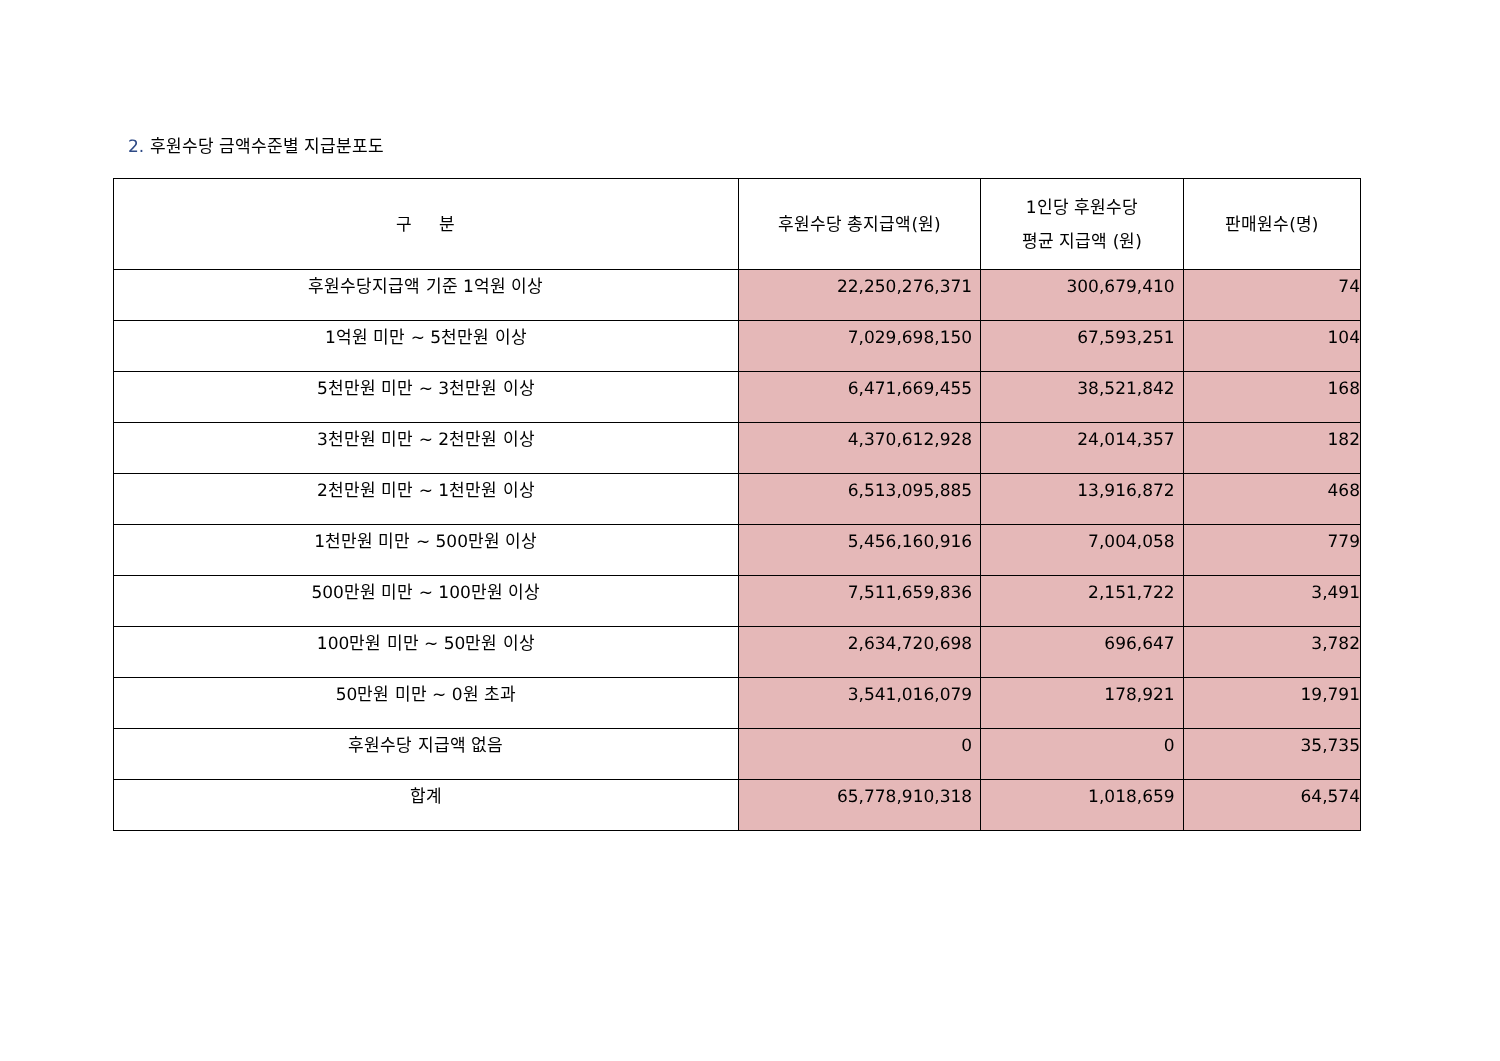2. 후원수당 금액수준별 지급분포도
| 구 분 | 후원수당 총지급액(원) | 1인당 후원수당 평균 지급액 (원) | 판매원수(명) |
| --- | --- | --- | --- |
| 후원수당지급액 기준 1억원 이상 | 22,250,276,371 | 300,679,410 | 74 |
| 1억원 미만 ~ 5천만원 이상 | 7,029,698,150 | 67,593,251 | 104 |
| 5천만원 미만 ~ 3천만원 이상 | 6,471,669,455 | 38,521,842 | 168 |
| 3천만원 미만 ~ 2천만원 이상 | 4,370,612,928 | 24,014,357 | 182 |
| 2천만원 미만 ~ 1천만원 이상 | 6,513,095,885 | 13,916,872 | 468 |
| 1천만원 미만 ~ 500만원 이상 | 5,456,160,916 | 7,004,058 | 779 |
| 500만원 미만 ~ 100만원 이상 | 7,511,659,836 | 2,151,722 | 3,491 |
| 100만원 미만 ~ 50만원 이상 | 2,634,720,698 | 696,647 | 3,782 |
| 50만원 미만 ~ 0원 초과 | 3,541,016,079 | 178,921 | 19,791 |
| 후원수당 지급액 없음 | 0 | 0 | 35,735 |
| 합계 | 65,778,910,318 | 1,018,659 | 64,574 |